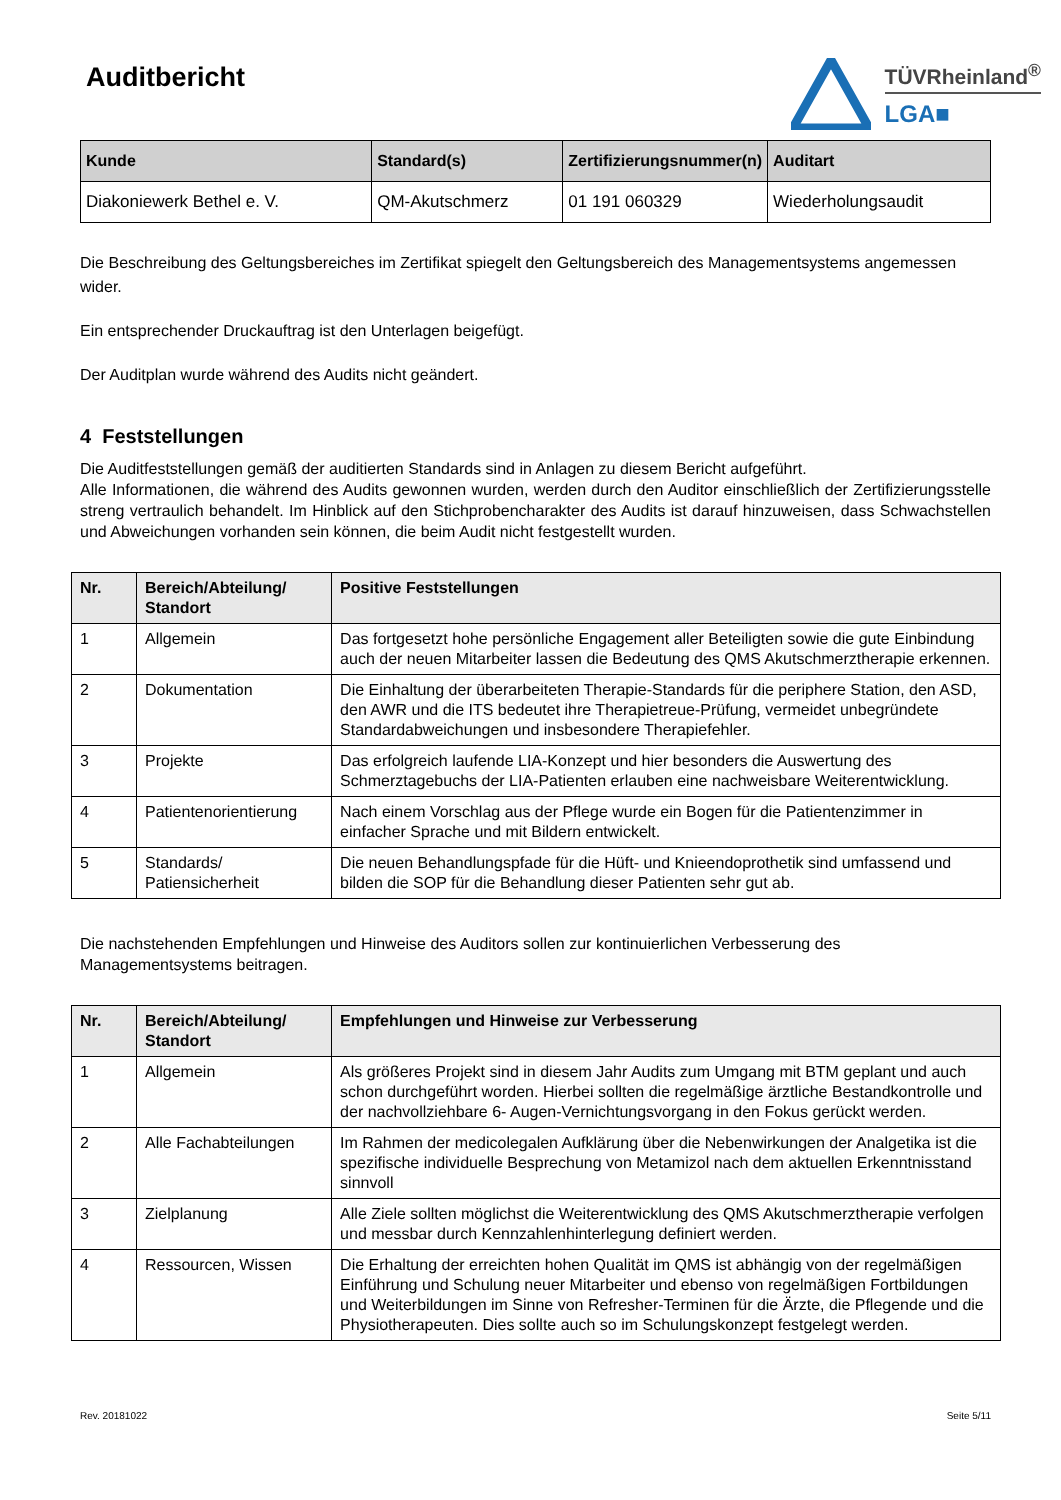Auditbericht
TÜVRheinland<sup>®</sup>
LGA■
| Kunde | Standard(s) | Zertifizierungsnummer(n) | Auditart |
| --- | --- | --- | --- |
| Diakoniewerk Bethel e. V. | QM-Akutschmerz | 01 191 060329 | Wiederholungsaudit |
Die Beschreibung des Geltungsbereiches im Zertifikat spiegelt den Geltungsbereich des Managementsystems angemessen wider.
Ein entsprechender Druckauftrag ist den Unterlagen beigefügt.
Der Auditplan wurde während des Audits nicht geändert.
4 Feststellungen
Die Auditfeststellungen gemäß der auditierten Standards sind in Anlagen zu diesem Bericht aufgeführt.
Alle Informationen, die während des Audits gewonnen wurden, werden durch den Auditor einschließlich der Zertifizierungsstelle streng vertraulich behandelt. Im Hinblick auf den Stichprobencharakter des Audits ist darauf hinzuweisen, dass Schwachstellen und Abweichungen vorhanden sein können, die beim Audit nicht festgestellt wurden.
| Nr. | Bereich/Abteilung/ Standort | Positive Feststellungen |
| --- | --- | --- |
| 1 | Allgemein | Das fortgesetzt hohe persönliche Engagement aller Beteiligten sowie die gute Einbindung auch der neuen Mitarbeiter lassen die Bedeutung des QMS Akutschmerztherapie erkennen. |
| 2 | Dokumentation | Die Einhaltung der überarbeiteten Therapie-Standards für die periphere Station, den ASD, den AWR und die ITS bedeutet ihre Therapietreue-Prüfung, vermeidet unbegründete Standardabweichungen und insbesondere Therapiefehler. |
| 3 | Projekte | Das erfolgreich laufende LIA-Konzept und hier besonders die Auswertung des Schmerztagebuchs der LIA-Patienten erlauben eine nachweisbare Weiterentwicklung. |
| 4 | Patientenorientierung | Nach einem Vorschlag aus der Pflege wurde ein Bogen für die Patientenzimmer in einfacher Sprache und mit Bildern entwickelt. |
| 5 | Standards/ Patiensicherheit | Die neuen Behandlungspfade für die Hüft- und Knieendoprothetik sind umfassend und bilden die SOP für die Behandlung dieser Patienten sehr gut ab. |
Die nachstehenden Empfehlungen und Hinweise des Auditors sollen zur kontinuierlichen Verbesserung des Managementsystems beitragen.
| Nr. | Bereich/Abteilung/ Standort | Empfehlungen und Hinweise zur Verbesserung |
| --- | --- | --- |
| 1 | Allgemein | Als größeres Projekt sind in diesem Jahr Audits zum Umgang mit BTM geplant und auch schon durchgeführt worden. Hierbei sollten die regelmäßige ärztliche Bestandkontrolle und der nachvollziehbare 6- Augen-Vernichtungsvorgang in den Fokus gerückt werden. |
| 2 | Alle Fachabteilungen | Im Rahmen der medicolegalen Aufklärung über die Nebenwirkungen der Analgetika ist die spezifische individuelle Besprechung von Metamizol nach dem aktuellen Erkenntnisstand sinnvoll |
| 3 | Zielplanung | Alle Ziele sollten möglichst die Weiterentwicklung des QMS Akutschmerztherapie verfolgen und messbar durch Kennzahlenhinterlegung definiert werden. |
| 4 | Ressourcen, Wissen | Die Erhaltung der erreichten hohen Qualität im QMS ist abhängig von der regelmäßigen Einführung und Schulung neuer Mitarbeiter und ebenso von regelmäßigen Fortbildungen und Weiterbildungen im Sinne von Refresher-Terminen für die Ärzte, die Pflegende und die Physiotherapeuten. Dies sollte auch so im Schulungskonzept festgelegt werden. |
Rev. 20181022 Seite 5/11